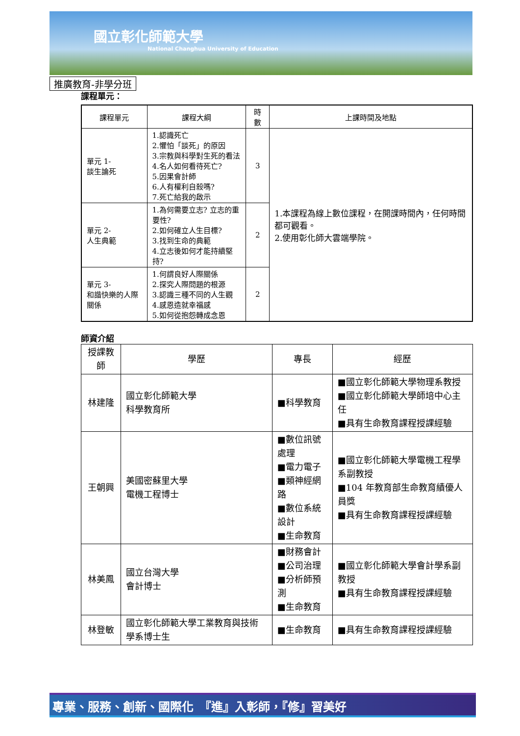國立彰化師範大學
National Changhua University of Education
推廣教育-非學分班
課程單元：
| 課程單元 | 課程大綱 | 時數 | 上課時間及地點 |
| --- | --- | --- | --- |
| 單元 1- 談生論死 | 1.認識死亡 2.懼怕「談死」的原因 3.宗教與科學對生死的看法 4.名人如何看待死亡? 5.因果會計師 6.人有權利自殺嗎? 7.死亡給我的啟示 | 3 | 1.本課程為線上數位課程，在開課時間內，任何時間都可觀看。 2.使用彰化師大雲端學院。 |
| 單元 2- 人生典範 | 1.為何需要立志? 立志的重要性? 2.如何確立人生目標? 3.找到生命的典範 4.立志後如何才能持續堅持? | 2 | |
| 單元 3- 和諧快樂的人際關係 | 1.何謂良好人際關係 2.探究人際問題的根源 3.認識三種不同的人生觀 4.感恩造就幸福感 5.如何從抱怨轉成念恩 | 2 | |
師資介紹
| 授課教師 | 學歷 | 專長 | 經歷 |
| --- | --- | --- | --- |
| 林建隆 | 國立彰化師範大學 科學教育所 | ■科學教育 | ■國立彰化師範大學物理系教授 ■國立彰化師範大學師培中心主任 ■具有生命教育課程授課經驗 |
| 王朝興 | 美國密蘇里大學 電機工程博士 | ■數位訊號處理 ■電力電子 ■類神經網路 ■數位系統設計 ■生命教育 | ■國立彰化師範大學電機工程學系副教授 ■104 年教育部生命教育績優人員獎 ■具有生命教育課程授課經驗 |
| 林美鳳 | 國立台灣大學 會計博士 | ■財務會計 ■公司治理 ■分析師預測 ■生命教育 | ■國立彰化師範大學會計學系副教授 ■具有生命教育課程授課經驗 |
| 林登敏 | 國立彰化師範大學工業教育與技術學系博士生 | ■生命教育 | ■具有生命教育課程授課經驗 |
專業、服務、創新、國際化　『進』入彰師，『修』習美好